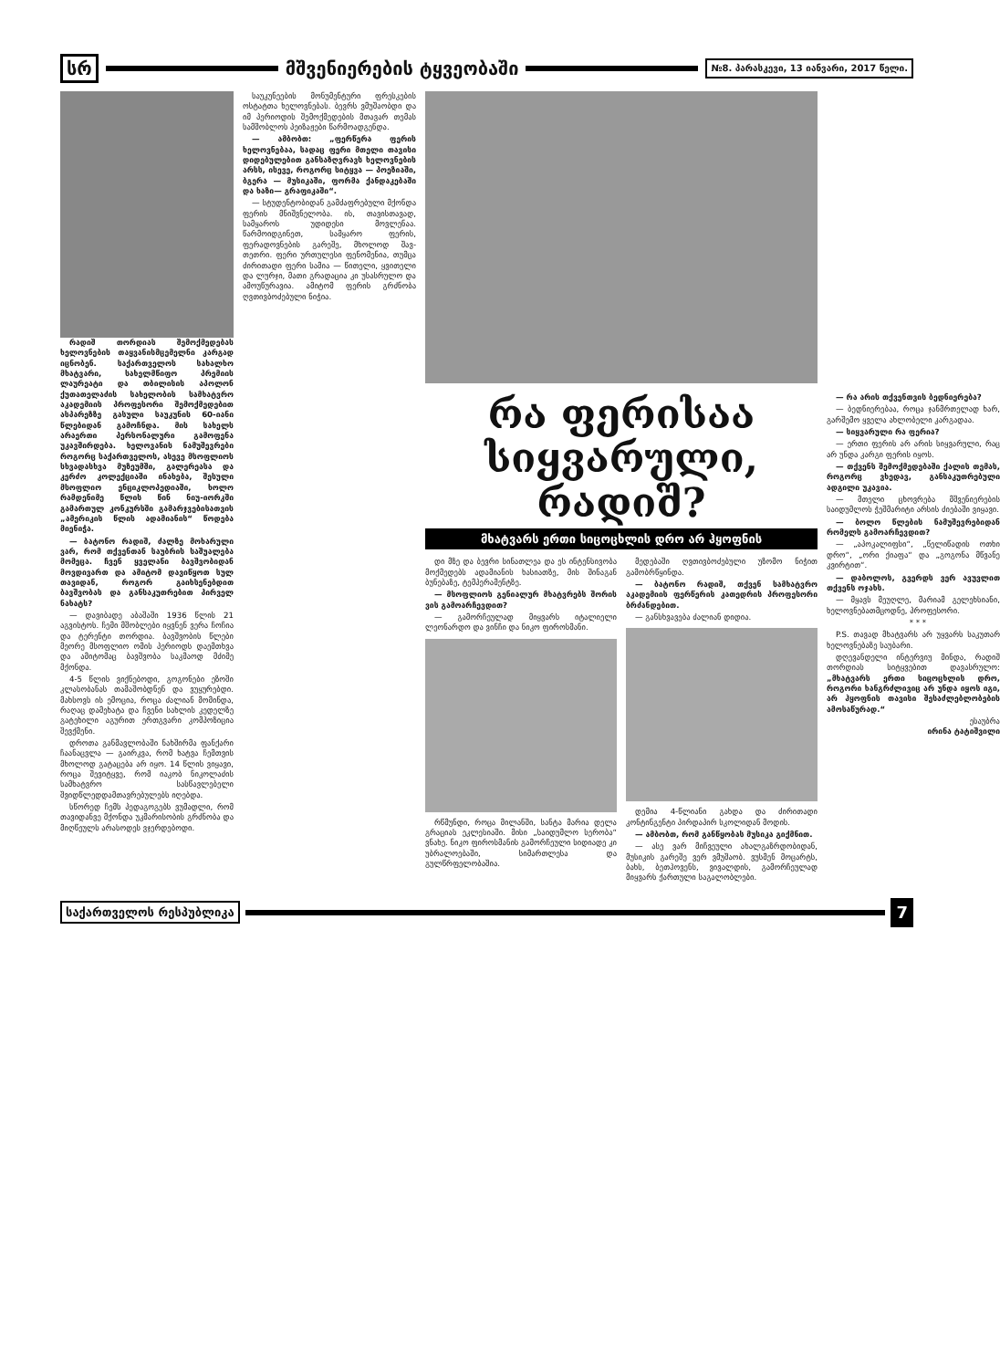სრ მშვენიერების ტყვეობაში
№8. პარასკევი, 13 იანვარი, 2017 წელი.
რადიშ თორდიას შემოქმედებას ხელოვნების თაყვანისმცემელნი კარგად იცნობენ. საქართველოს სახალხო მხატვარი, სახელმწიფო პრემიის ლაურეატი და თბილისის აპოლონ ქუთათელაძის სახელობის სამხატვრო აკადემიის პროფესორი შემოქმედებით ასპარეზზე გასული საუკუნის 60-იანი წლებიდან გამოჩნდა. მის სახელს არაერთი პერსონალური გამოფენა უკავშირდება. ხელოვანის ნამუშევრები როგორც საქართველოს, ასევე მსოფლიოს სხვადასხვა მუზეუმში, გალერეასა და კერძო კოლექციაში ინახება, შესული მსოფლიო ენციკლოპედიაში, ხოლო რამდენიმე წლის წინ ნიუ-იორკში გამართულ კონკურსში გამარჯვებისათვის „ამერიკის წლის ადამიანის“ წოდება მიენიჭა.
— ბატონო რადიშ, ძალზე მოხარული ვარ, რომ თქვენთან საუბრის საშუალება მომეცა. ჩვენ ყველანი ბავშვობიდან მოვდივართ და ამიტომ დავიწყოთ სულ თავიდან, როგორ გაიხსენებდით ბავშვობას და განსაკუთრებით პირველ ნახატს?
— დავიბადე აბაშაში 1936 წლის 21 აგვისტოს. ჩემი მშობლები იყვნენ ვერა ჩოჩია და ტერენტი თორდია. ბავშვობის წლები მეორე მსოფლიო ომის პერიოდს დაემთხვა და ამიტომაც ბავშვობა საკმაოდ მძიმე მქონდა.
4-5 წლის ვიქნებოდი, გოგონები ეზოში კლასობანას თამაშობდნენ და ვუყურებდი. მახსოვს ის ემოცია, როცა ძალიან მომინდა, რაღაც დამეხატა და ჩვენი სახლის კედელზე გატეხილი აგურით ერთგვარი კომპოზიცია შევქმენი.
დროთა განმავლობაში ნახშირმა ფანქარი ჩაანაცვლა — გაირკვა, რომ ხატვა ჩემთვის მხოლოდ გატაცება არ იყო. 14 წლის ვიყავი, როცა შევიტყვე, რომ იაკობ ნიკოლაძის სამხატვრო სასწავლებელი შვიდწლედდამთავრებულებს იღებდა.
სწორედ ჩემს პედაგოგებს ვუმადლი, რომ თავიდანვე მქონდა უკმარისობის გრძნობა და მიღწეულს არასოდეს ვჯერდებოდი.
საუკუნეების მონუმენტური ფრესკების ოსტატთა ხელოვნებას. ბევრს ვმუშაობდი და იმ პერიოდის შემოქმედების მთავარ თემას სამშობლოს პეიზაჟები წარმოადგენდა.
— ამბობთ: „ფერწერა ფერის ხელოვნებაა, სადაც ფერი მთელი თავისი დიდებულებით განსაზღვრავს ხელოვნების არსს, ისევე, როგორც სიტყვა — პოეზიაში, ბგერა — მუსიკაში, ფორმა ქანდაკებაში და ხაზი— გრაფიკაში“.
— სტუდენტობიდან გამძაფრებული მქონდა ფერის მნიშვნელობა. ის, თავისთავად, სამყაროს უდიდესი მოვლენაა. წარმოიდგინეთ, სამყარო ფერის, ფერადოვნების გარეშე, მხოლოდ შავ-თეთრი. ფერი ურთულესი ფენომენია, თუმცა ძირითადი ფერი სამია — წითელი, ყვითელი და ლურჯი, მათი გრადაცია კი უსასრულო და ამოუწურავია. ამიტომ ფერის გრძნობა ღვთივბოძებული ნიჭია.
რა ფერისაა სიყვარული, რადიშ?
მხატვარს ერთი სიცოცხლის დრო არ ჰყოფნის
დი მზე და ბევრი სინათლეა და ეს ინტენსივობა მოქმედებს ადამიანის ხასიათზე, მის შინაგან ბუნებაზე, ტემპერამენტზე.
— მსოფლიოს გენიალურ მხატვრებს შორის ვის გამოარჩევდით?
— გამორჩეულად მიყვარს იტალიელი ლეონარდო და ვინჩი და ნიკო ფიროსმანი.
რწმუნდი, როცა მილანში, სანტა მარია დელა გრაციას ეკლესიაში. მისი „საიდუმლო სერობა“ ვნახე. ნიკო ფიროსმანის გამორჩეული სიდიადე კი უბრალოებაში, სიმართლესა და გულწრფელობაშია.
მედებაში ღვთივბოძებული უზომო ნიჭით გამობრწყინდა.
— ბატონო რადიშ, თქვენ სამხატვრო აკადემიის ფერწერის კათედრის პროფესორი ბრძანდებით.
— განსხვავება ძალიან დიდია.
დემია 4-წლიანი გახდა და ძირითადი კონტინგენტი პირდაპირ სკოლიდან მოდის.
— ამბობთ, რომ განწყობას მუსიკა გიქმნით.
— ასე ვარ მიჩვეული ახალგაზრდობიდან, მუსიკის გარეშე ვერ ვმუშაობ. ვუსმენ მოცარტს, ბახს, ბეთჰოვენს, ვივალდის, გამორჩეულად მიყვარს ქართული საგალობლები.
— რა არის თქვენთვის ბედნიერება?
— ბედნიერებაა, როცა ჯანმრთელად ხარ, გარშემო ყველა ახლობელი კარგადაა.
— სიყვარული რა ფერია?
— ერთი ფერის არ არის სიყვარული, რაც არ უნდა კარგი ფერის იყოს.
— თქვენს შემოქმედებაში ქალის თემას, როგორც ვხედავ, განსაკუთრებული ადგილი უკავია.
— მთელი ცხოვრება მშვენიერების საიდუმლოს ჭეშმარიტი არსის ძიებაში ვიყავი.
— ბოლო წლების ნამუშევრებიდან რომელს გამოარჩევდით?
— „აპოკალიფსი“, „წელიწადის ოთხი დრო“, „ორი ქიაფა“ და „გოგონა მწვანე კვირტით“.
— დაბოლოს, გვერდს ვერ ავუვლით თქვენს ოჯახს.
— მყავს მეუღლე, მარიამ გელეხსიანი, ხელოვნებათმცოდნე, პროფესორი.
* * *
P.S. თავად მხატვარს არ უყვარს საკუთარ ხელოვნებაზე საუბარი.
დღევანდელი ინტერვიუ მინდა, რადიშ თორდიას სიტყვებით დავასრულო: „მხატვარს ერთი სიცოცხლის დრო, როგორი ხანგრძლივიც არ უნდა იყოს იგი, არ ჰყოფნის თავისი შესაძლებლობების ამოსაწურად.“
ესაუბრა
ირინა ტატიშვილი
საქართველოს რესპუბლიკა 7